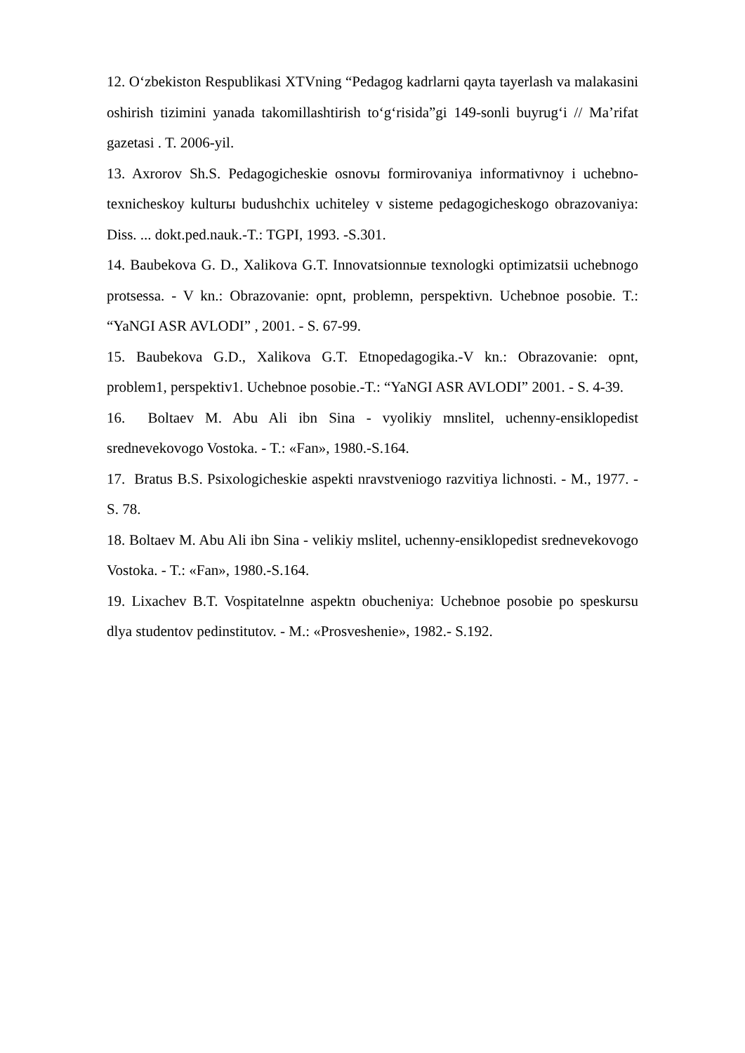12. O‘zbekiston Respublikasi XTVning “Pedagog kadrlarni qayta tayerlash va malakasini oshirish tizimini yanada takomillashtirish to‘g‘risida”gi 149-sonli buyrug‘i // Ma’rifat gazetasi . T. 2006-yil.
13. Axrorov Sh.S. Pedagogicheskie osnovы formirovaniya informativnoy i uchebno-texnicheskoy kulturы budushchix uchiteley v sisteme pedagogicheskogo obrazovaniya: Diss. ... dokt.ped.nauk.-T.: TGPI, 1993. -S.301.
14. Baubekova G. D., Xalikova G.T. Innovatsionnыe texnologki optimizatsii uchebnogo protsessa. - V kn.: Obrazovanie: opnt, problemn, perspektivn. Uchebnoe posobie. T.: “YaNGI ASR AVLODI” , 2001. - S. 67-99.
15. Baubekova G.D., Xalikova G.T. Etnopedagogika.-V kn.: Obrazovanie: opnt, problem1, perspektiv1. Uchebnoe posobie.-T.: “YaNGI ASR AVLODI” 2001. - S. 4-39.
16. Boltaev M. Abu Ali ibn Sina - vyolikiy mnslitel, uchenny-ensiklopedist srednevekovogo Vostoka. - T.: «Fan», 1980.-S.164.
17. Bratus B.S. Psixologicheskie aspekti nravstveniogo razvitiya lichnosti. - M., 1977. -S. 78.
18. Boltaev M. Abu Ali ibn Sina - velikiy mslitel, uchenny-ensiklopedist srednevekovogo Vostoka. - T.: «Fan», 1980.-S.164.
19. Lixachev B.T. Vospitatelnne aspektn obucheniya: Uchebnoe posobie po speskursu dlya studentov pedinstitutov. - M.: «Prosveshenie», 1982.- S.192.